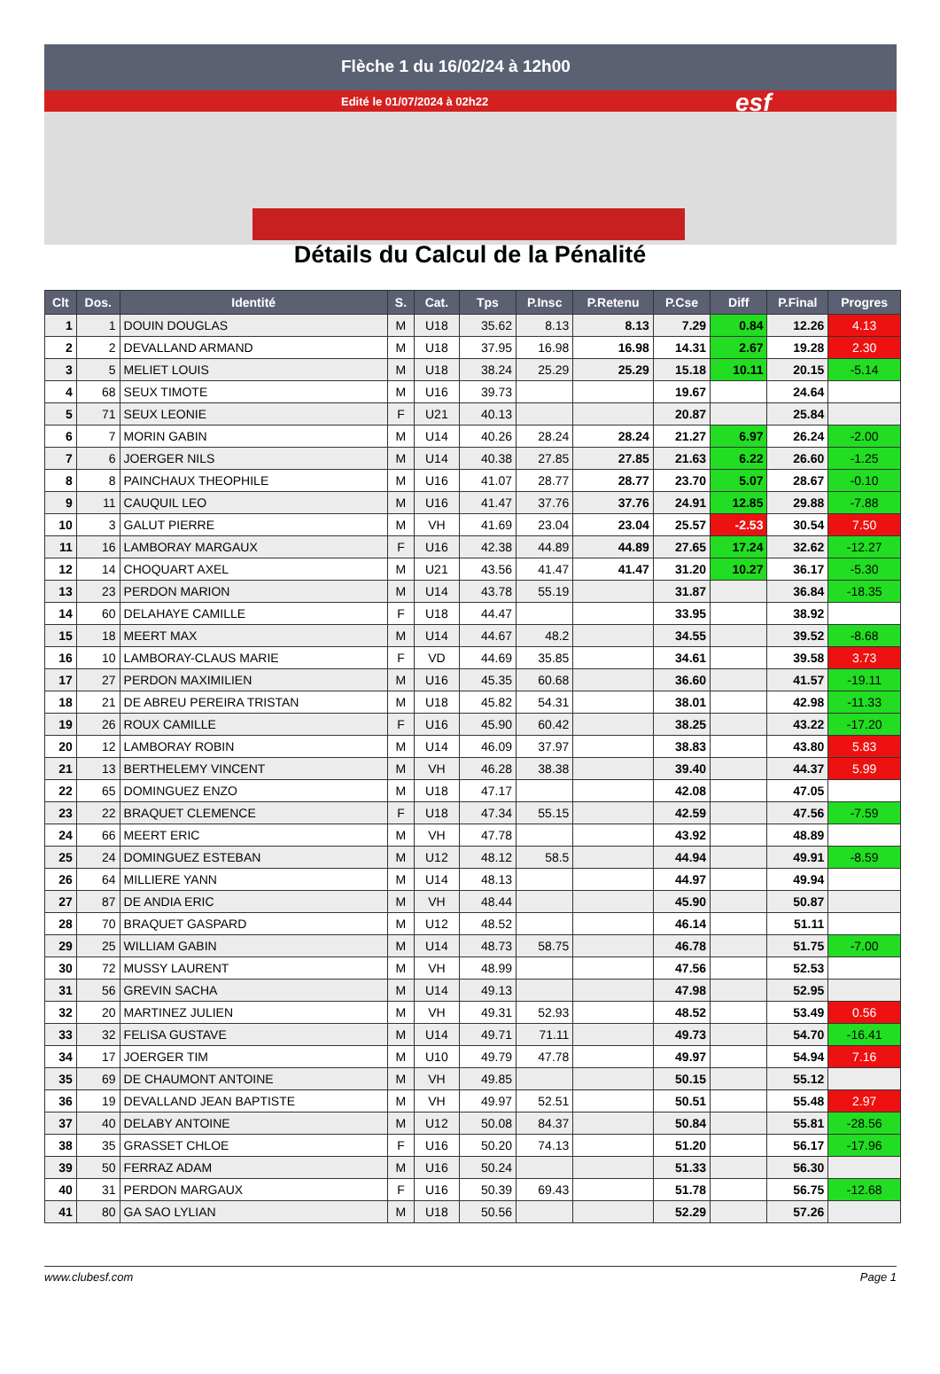Flèche 1 du 16/02/24 à 12h00
Edité le 01/07/2024 à 02h22 esf
Détails du Calcul de la Pénalité
| Clt | Dos. | Identité | S. | Cat. | Tps | P.Insc | P.Retenu | P.Cse | Diff | P.Final | Progres |
| --- | --- | --- | --- | --- | --- | --- | --- | --- | --- | --- | --- |
| 1 | 1 | DOUIN DOUGLAS | M | U18 | 35.62 | 8.13 | 8.13 | 7.29 | 0.84 | 12.26 | 4.13 |
| 2 | 2 | DEVALLAND ARMAND | M | U18 | 37.95 | 16.98 | 16.98 | 14.31 | 2.67 | 19.28 | 2.30 |
| 3 | 5 | MELIET LOUIS | M | U18 | 38.24 | 25.29 | 25.29 | 15.18 | 10.11 | 20.15 | -5.14 |
| 4 | 68 | SEUX TIMOTE | M | U16 | 39.73 | | | 19.67 | | 24.64 | |
| 5 | 71 | SEUX LEONIE | F | U21 | 40.13 | | | 20.87 | | 25.84 | |
| 6 | 7 | MORIN GABIN | M | U14 | 40.26 | 28.24 | 28.24 | 21.27 | 6.97 | 26.24 | -2.00 |
| 7 | 6 | JOERGER NILS | M | U14 | 40.38 | 27.85 | 27.85 | 21.63 | 6.22 | 26.60 | -1.25 |
| 8 | 8 | PAINCHAUX THEOPHILE | M | U16 | 41.07 | 28.77 | 28.77 | 23.70 | 5.07 | 28.67 | -0.10 |
| 9 | 11 | CAUQUIL LEO | M | U16 | 41.47 | 37.76 | 37.76 | 24.91 | 12.85 | 29.88 | -7.88 |
| 10 | 3 | GALUT PIERRE | M | VH | 41.69 | 23.04 | 23.04 | 25.57 | -2.53 | 30.54 | 7.50 |
| 11 | 16 | LAMBORAY MARGAUX | F | U16 | 42.38 | 44.89 | 44.89 | 27.65 | 17.24 | 32.62 | -12.27 |
| 12 | 14 | CHOQUART AXEL | M | U21 | 43.56 | 41.47 | 41.47 | 31.20 | 10.27 | 36.17 | -5.30 |
| 13 | 23 | PERDON MARION | M | U14 | 43.78 | 55.19 | | 31.87 | | 36.84 | -18.35 |
| 14 | 60 | DELAHAYE CAMILLE | F | U18 | 44.47 | | | 33.95 | | 38.92 | |
| 15 | 18 | MEERT MAX | M | U14 | 44.67 | 48.2 | | 34.55 | | 39.52 | -8.68 |
| 16 | 10 | LAMBORAY-CLAUS MARIE | F | VD | 44.69 | 35.85 | | 34.61 | | 39.58 | 3.73 |
| 17 | 27 | PERDON MAXIMILIEN | M | U16 | 45.35 | 60.68 | | 36.60 | | 41.57 | -19.11 |
| 18 | 21 | DE ABREU PEREIRA TRISTAN | M | U18 | 45.82 | 54.31 | | 38.01 | | 42.98 | -11.33 |
| 19 | 26 | ROUX CAMILLE | F | U16 | 45.90 | 60.42 | | 38.25 | | 43.22 | -17.20 |
| 20 | 12 | LAMBORAY ROBIN | M | U14 | 46.09 | 37.97 | | 38.83 | | 43.80 | 5.83 |
| 21 | 13 | BERTHELEMY VINCENT | M | VH | 46.28 | 38.38 | | 39.40 | | 44.37 | 5.99 |
| 22 | 65 | DOMINGUEZ ENZO | M | U18 | 47.17 | | | 42.08 | | 47.05 | |
| 23 | 22 | BRAQUET CLEMENCE | F | U18 | 47.34 | 55.15 | | 42.59 | | 47.56 | -7.59 |
| 24 | 66 | MEERT ERIC | M | VH | 47.78 | | | 43.92 | | 48.89 | |
| 25 | 24 | DOMINGUEZ ESTEBAN | M | U12 | 48.12 | 58.5 | | 44.94 | | 49.91 | -8.59 |
| 26 | 64 | MILLIERE YANN | M | U14 | 48.13 | | | 44.97 | | 49.94 | |
| 27 | 87 | DE ANDIA ERIC | M | VH | 48.44 | | | 45.90 | | 50.87 | |
| 28 | 70 | BRAQUET GASPARD | M | U12 | 48.52 | | | 46.14 | | 51.11 | |
| 29 | 25 | WILLIAM GABIN | M | U14 | 48.73 | 58.75 | | 46.78 | | 51.75 | -7.00 |
| 30 | 72 | MUSSY LAURENT | M | VH | 48.99 | | | 47.56 | | 52.53 | |
| 31 | 56 | GREVIN SACHA | M | U14 | 49.13 | | | 47.98 | | 52.95 | |
| 32 | 20 | MARTINEZ JULIEN | M | VH | 49.31 | 52.93 | | 48.52 | | 53.49 | 0.56 |
| 33 | 32 | FELISA GUSTAVE | M | U14 | 49.71 | 71.11 | | 49.73 | | 54.70 | -16.41 |
| 34 | 17 | JOERGER TIM | M | U10 | 49.79 | 47.78 | | 49.97 | | 54.94 | 7.16 |
| 35 | 69 | DE CHAUMONT ANTOINE | M | VH | 49.85 | | | 50.15 | | 55.12 | |
| 36 | 19 | DEVALLAND JEAN BAPTISTE | M | VH | 49.97 | 52.51 | | 50.51 | | 55.48 | 2.97 |
| 37 | 40 | DELABY ANTOINE | M | U12 | 50.08 | 84.37 | | 50.84 | | 55.81 | -28.56 |
| 38 | 35 | GRASSET CHLOE | F | U16 | 50.20 | 74.13 | | 51.20 | | 56.17 | -17.96 |
| 39 | 50 | FERRAZ ADAM | M | U16 | 50.24 | | | 51.33 | | 56.30 | |
| 40 | 31 | PERDON MARGAUX | F | U16 | 50.39 | 69.43 | | 51.78 | | 56.75 | -12.68 |
| 41 | 80 | GA SAO LYLIAN | M | U18 | 50.56 | | | 52.29 | | 57.26 | |
www.clubesf.com Page 1